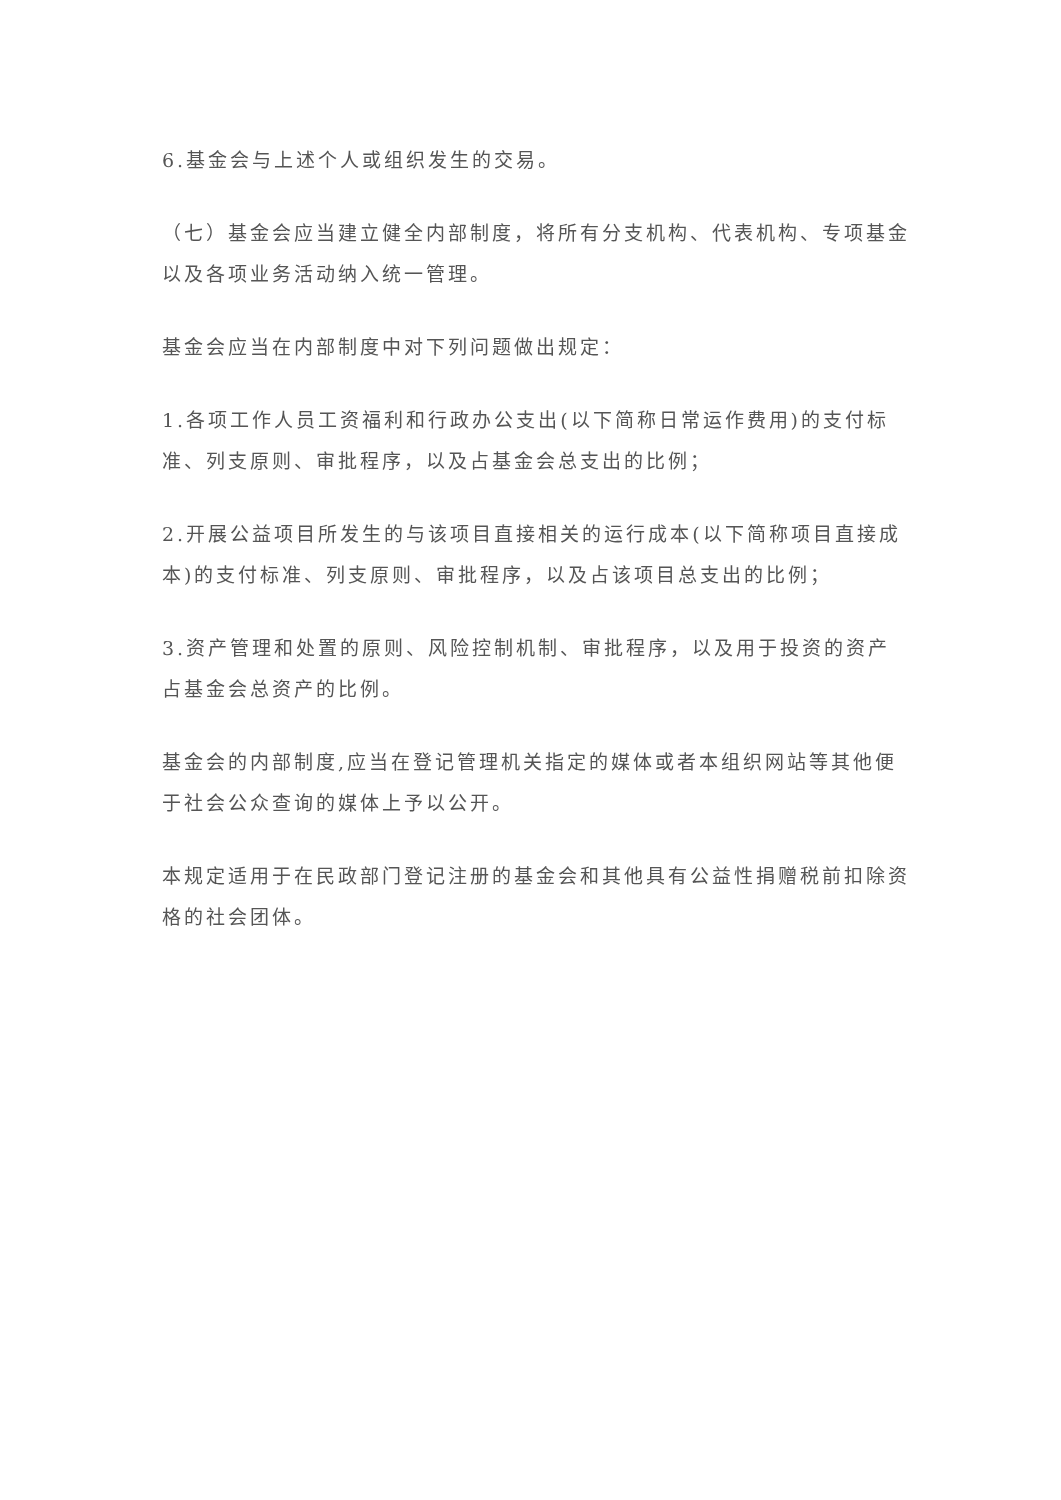6.基金会与上述个人或组织发生的交易。
（七）基金会应当建立健全内部制度，将所有分支机构、代表机构、专项基金以及各项业务活动纳入统一管理。
基金会应当在内部制度中对下列问题做出规定：
1.各项工作人员工资福利和行政办公支出(以下简称日常运作费用)的支付标准、列支原则、审批程序，以及占基金会总支出的比例；
2.开展公益项目所发生的与该项目直接相关的运行成本(以下简称项目直接成本)的支付标准、列支原则、审批程序，以及占该项目总支出的比例；
3.资产管理和处置的原则、风险控制机制、审批程序，以及用于投资的资产占基金会总资产的比例。
基金会的内部制度,应当在登记管理机关指定的媒体或者本组织网站等其他便于社会公众查询的媒体上予以公开。
本规定适用于在民政部门登记注册的基金会和其他具有公益性捐赠税前扣除资格的社会团体。